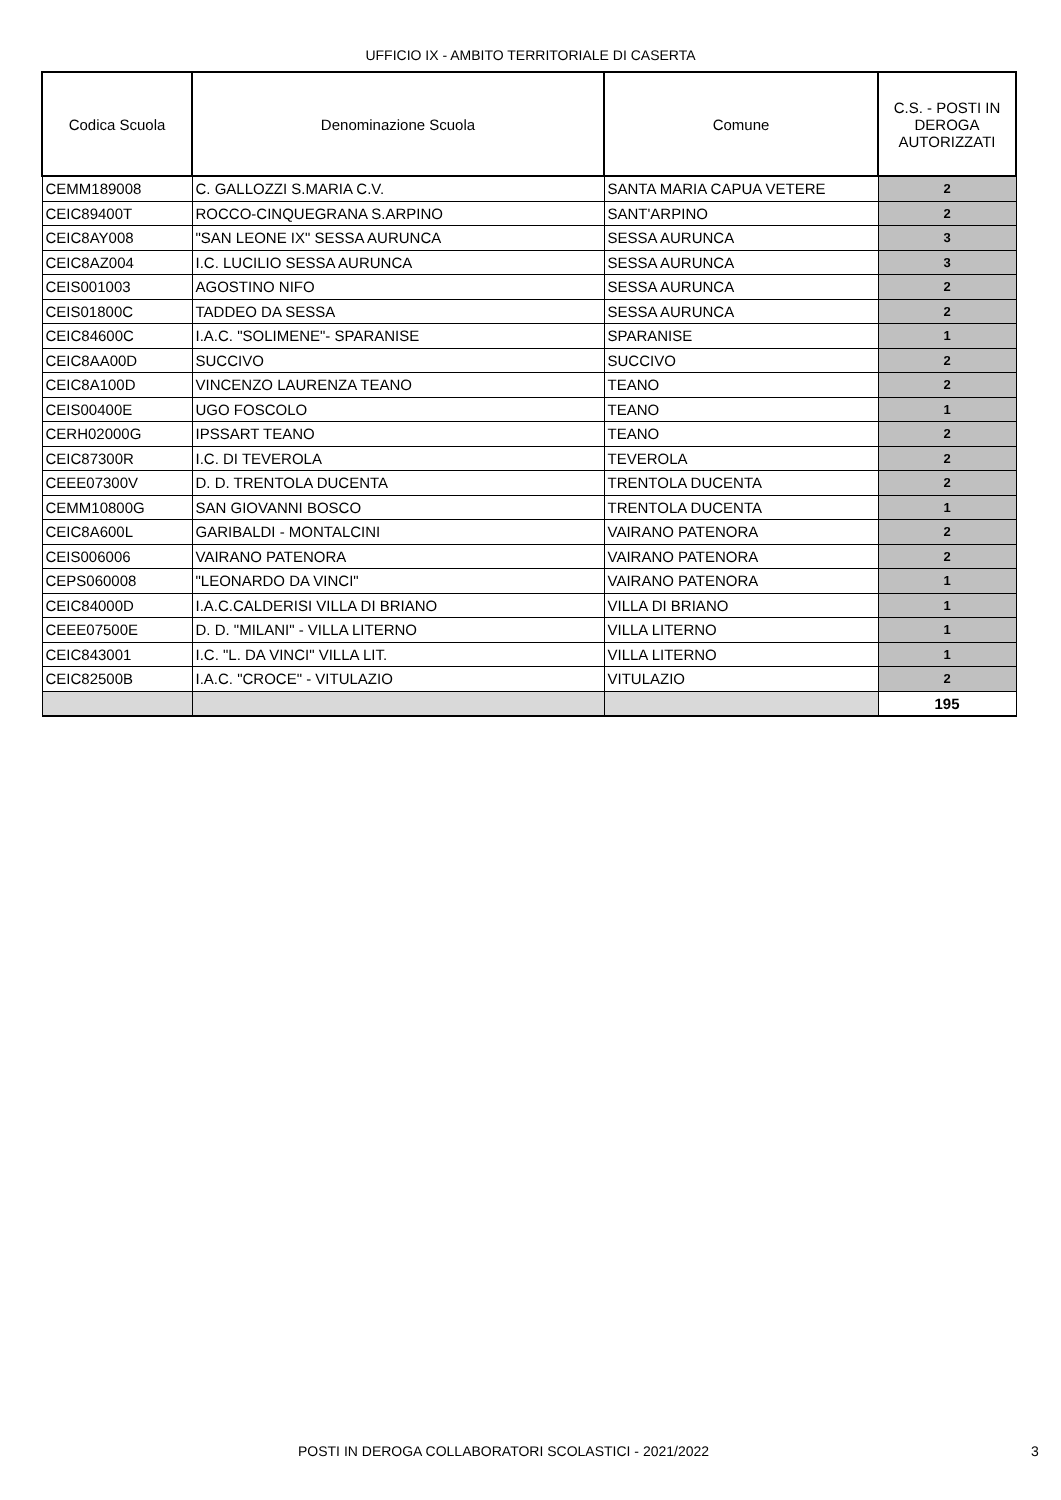UFFICIO IX - AMBITO TERRITORIALE DI CASERTA
| Codica Scuola | Denominazione Scuola | Comune | C.S. - POSTI IN DEROGA AUTORIZZATI |
| --- | --- | --- | --- |
| CEMM189008 | C. GALLOZZI S.MARIA C.V. | SANTA MARIA CAPUA VETERE | 2 |
| CEIC89400T | ROCCO-CINQUEGRANA S.ARPINO | SANT'ARPINO | 2 |
| CEIC8AY008 | "SAN LEONE IX" SESSA AURUNCA | SESSA AURUNCA | 3 |
| CEIC8AZ004 | I.C. LUCILIO SESSA AURUNCA | SESSA AURUNCA | 3 |
| CEIS001003 | AGOSTINO NIFO | SESSA AURUNCA | 2 |
| CEIS01800C | TADDEO DA SESSA | SESSA AURUNCA | 2 |
| CEIC84600C | I.A.C. "SOLIMENE"- SPARANISE | SPARANISE | 1 |
| CEIC8AA00D | SUCCIVO | SUCCIVO | 2 |
| CEIC8A100D | VINCENZO LAURENZA TEANO | TEANO | 2 |
| CEIS00400E | UGO FOSCOLO | TEANO | 1 |
| CERH02000G | IPSSART TEANO | TEANO | 2 |
| CEIC87300R | I.C. DI TEVEROLA | TEVEROLA | 2 |
| CEEE07300V | D. D. TRENTOLA DUCENTA | TRENTOLA DUCENTA | 2 |
| CEMM10800G | SAN GIOVANNI BOSCO | TRENTOLA DUCENTA | 1 |
| CEIC8A600L | GARIBALDI - MONTALCINI | VAIRANO PATENORA | 2 |
| CEIS006006 | VAIRANO PATENORA | VAIRANO PATENORA | 2 |
| CEPS060008 | "LEONARDO DA VINCI" | VAIRANO PATENORA | 1 |
| CEIC84000D | I.A.C.CALDERISI VILLA DI BRIANO | VILLA DI BRIANO | 1 |
| CEEE07500E | D. D. "MILANI" - VILLA LITERNO | VILLA LITERNO | 1 |
| CEIC843001 | I.C. "L. DA VINCI" VILLA LIT. | VILLA LITERNO | 1 |
| CEIC82500B | I.A.C. "CROCE" - VITULAZIO | VITULAZIO | 2 |
| | | | 195 |
POSTI IN DEROGA COLLABORATORI SCOLASTICI - 2021/2022 3